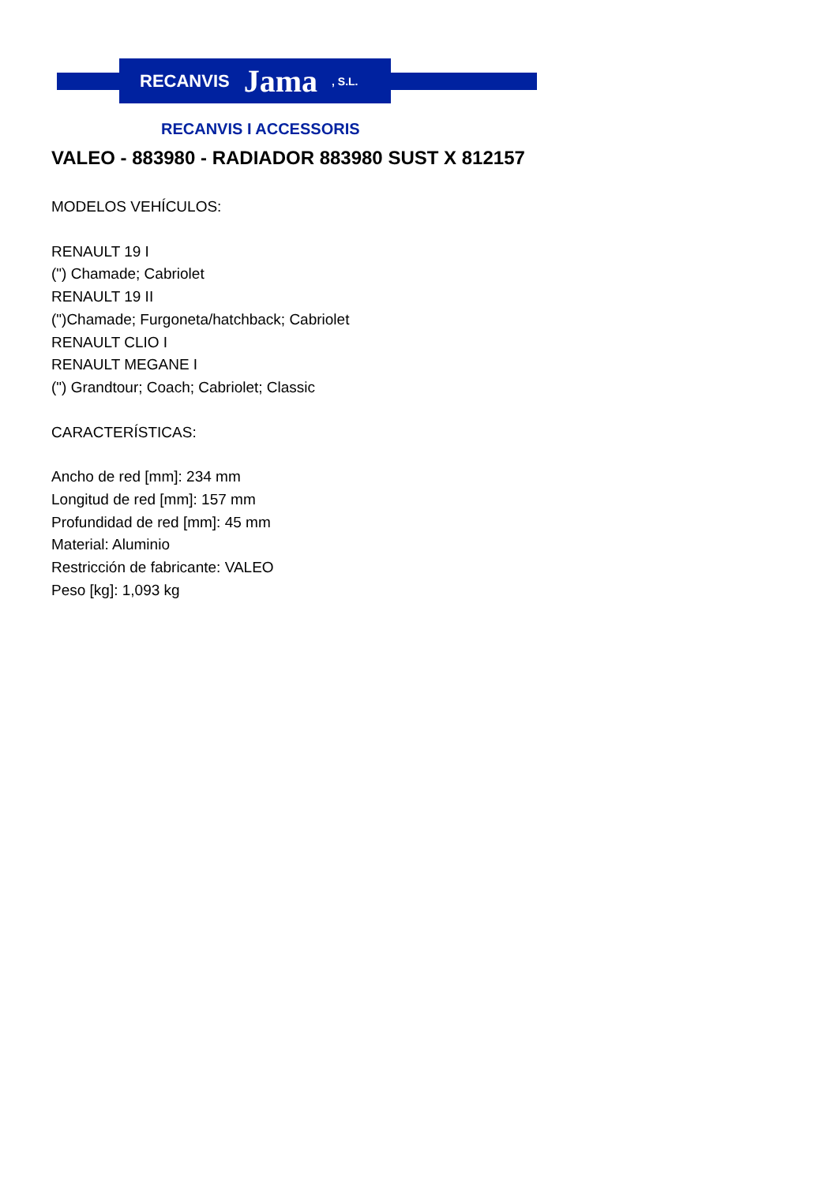RECANVIS Jama, S.L.
RECANVIS I ACCESSORIS
VALEO - 883980 - RADIADOR 883980 SUST X 812157
MODELOS VEHÍCULOS:
RENAULT 19 I
(") Chamade; Cabriolet
RENAULT 19 II
(")Chamade; Furgoneta/hatchback; Cabriolet
RENAULT CLIO I
RENAULT MEGANE I
(") Grandtour; Coach; Cabriolet; Classic
CARACTERÍSTICAS:
Ancho de red [mm]: 234 mm
Longitud de red [mm]: 157 mm
Profundidad de red [mm]: 45 mm
Material: Aluminio
Restricción de fabricante: VALEO
Peso [kg]: 1,093 kg